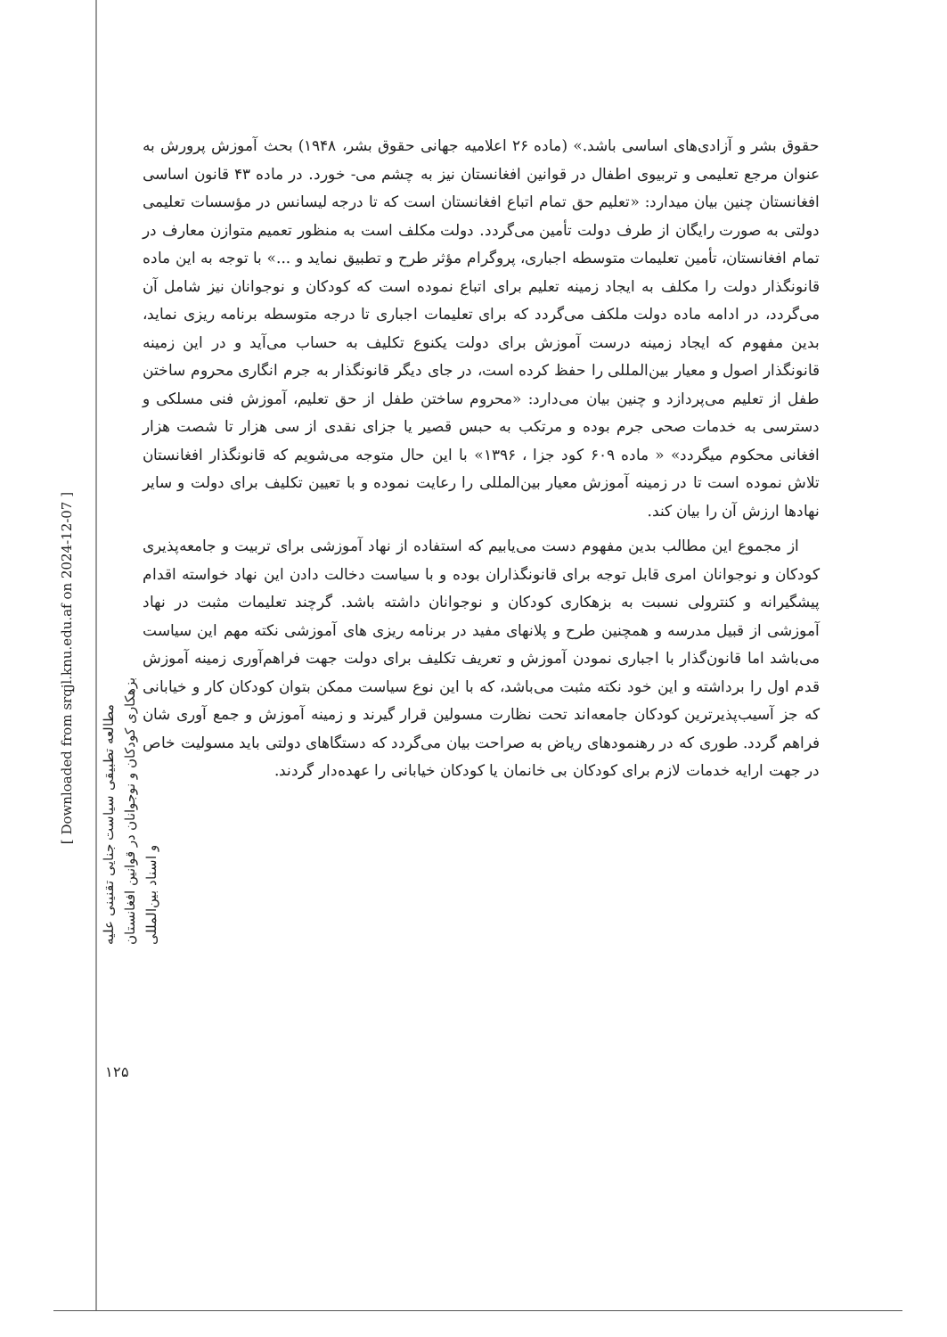[ Downloaded from srqjl.knu.edu.af on 2024-12-07 ]
مطالعه تطبیقی سیاست جنایی تقنینی علیه بزهکاری کودکان و نوجوانان در قوانین افغانستان و اسناد بین‌المللی
۱۲۵
حقوق بشر و آزادی‌های اساسی باشد.» (ماده ۲۶ اعلامیه جهانی حقوق بشر، ۱۹۴۸) بحث آموزش پرورش به عنوان مرجع تعلیمی و تربیوی اطفال در قوانین افغانستان نیز به چشم می- خورد. در ماده ۴۳ قانون اساسی افغانستان چنین بیان میدارد: «تعلیم حق تمام اتباع افغانستان است که تا درجه لیسانس در مؤسسات تعلیمی دولتی به صورت رایگان از طرف دولت تأمین می‌گردد. دولت مکلف است به منظور تعمیم متوازن معارف در تمام افغانستان، تأمین تعلیمات متوسطه اجباری، پروگرام مؤثر طرح و تطبیق نماید و ...» با توجه به این ماده قانونگذار دولت را مکلف به ایجاد زمینه تعلیم برای اتباع نموده است که کودکان و نوجوانان نیز شامل آن می‌گردد، در ادامه ماده دولت ملکف می‌گردد که برای تعلیمات اجباری تا درجه متوسطه برنامه ریزی نماید، بدین مفهوم که ایجاد زمینه درست آموزش برای دولت یکنوع تکلیف به حساب می‌آید و در این زمینه قانونگذار اصول و معیار بین‌المللی را حفظ کرده است، در جای دیگر قانونگذار به جرم انگاری محروم ساختن طفل از تعلیم می‌پردازد و چنین بیان می‌دارد: «محروم ساختن طفل از حق تعلیم، آموزش فنی مسلکی و دسترسی به خدمات صحی جرم بوده و مرتکب به حبس قصیر یا جزای نقدی از سی هزار تا شصت هزار افغانی محکوم میگردد» « ماده ۶۰۹ کود جزا ، ۱۳۹۶» با این حال متوجه می‌شویم که قانونگذار افغانستان تلاش نموده است تا در زمینه آموزش معیار بین‌المللی را رعایت نموده و با تعیین تکلیف برای دولت و سایر نهادها ارزش آن را بیان کند.
از مجموع این مطالب بدین مفهوم دست می‌یابیم که استفاده از نهاد آموزشی برای تربیت و جامعه‌پذیری کودکان و نوجوانان امری قابل توجه برای قانونگذاران بوده و با سیاست دخالت دادن این نهاد خواسته اقدام پیشگیرانه و کنترولی نسبت به بزهکاری کودکان و نوجوانان داشته باشد. گرچند تعلیمات مثبت در نهاد آموزشی از قبیل مدرسه و همچنین طرح و پلانهای مفید در برنامه ریزی های آموزشی نکته مهم این سیاست می‌باشد اما قانون‌گذار با اجباری نمودن آموزش و تعریف تکلیف برای دولت جهت فراهم‌آوری زمینه آموزش قدم اول را برداشته و این خود نکته مثبت می‌باشد، که با این نوع سیاست ممکن بتوان کودکان کار و خیابانی که جز آسیب‌پذیرترین کودکان جامعه‌اند تحت نظارت مسولین قرار گیرند و زمینه آموزش و جمع آوری شان فراهم گردد. طوری که در رهنمودهای ریاض به صراحت بیان می‌گردد که دستگاهای دولتی باید مسولیت خاص در جهت ارایه خدمات لازم برای کودکان بی خانمان یا کودکان خیابانی را عهده‌دار گردند.